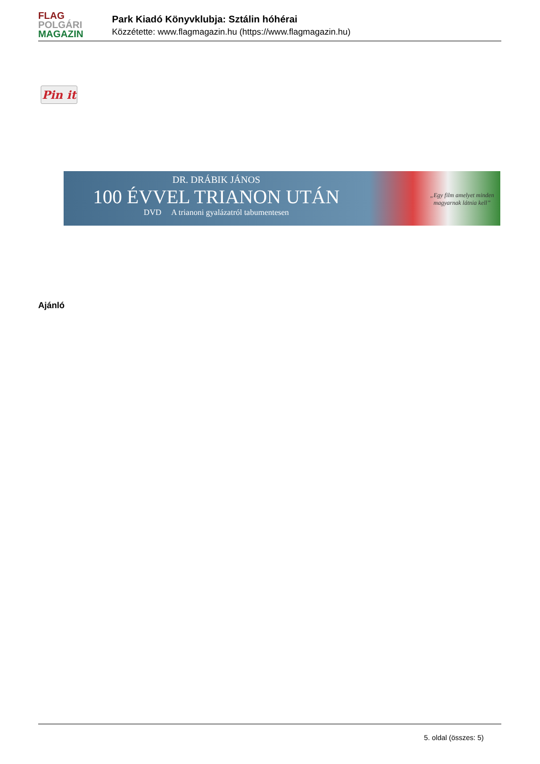FLAG
POLGÁRI
MAGAZIN
Park Kiadó Könyvklubja: Sztálin hóhérai
Közzétette: www.flagmagazin.hu (https://www.flagmagazin.hu)
Pin it
DR. DRÁBIK JÁNOS
100 ÉVVEL TRIANON UTÁN
DVD A trianoni gyalázatról tabumentesen
„Egy film amelyet minden
magyarnak látnia kell”
Ajánló
5. oldal (összes: 5)